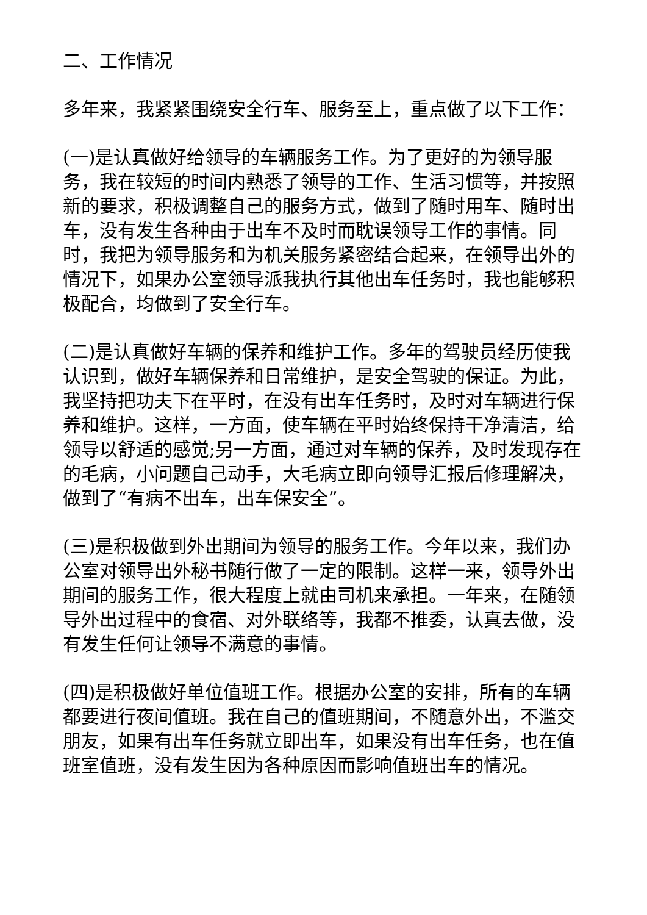二、工作情况
多年来，我紧紧围绕安全行车、服务至上，重点做了以下工作：
(一)是认真做好给领导的车辆服务工作。为了更好的为领导服务，我在较短的时间内熟悉了领导的工作、生活习惯等，并按照新的要求，积极调整自己的服务方式，做到了随时用车、随时出车，没有发生各种由于出车不及时而耽误领导工作的事情。同时，我把为领导服务和为机关服务紧密结合起来，在领导出外的情况下，如果办公室领导派我执行其他出车任务时，我也能够积极配合，均做到了安全行车。
(二)是认真做好车辆的保养和维护工作。多年的驾驶员经历使我认识到，做好车辆保养和日常维护，是安全驾驶的保证。为此，我坚持把功夫下在平时，在没有出车任务时，及时对车辆进行保养和维护。这样，一方面，使车辆在平时始终保持干净清洁，给领导以舒适的感觉;另一方面，通过对车辆的保养，及时发现存在的毛病，小问题自己动手，大毛病立即向领导汇报后修理解决，做到了“有病不出车，出车保安全”。
(三)是积极做到外出期间为领导的服务工作。今年以来，我们办公室对领导出外秘书随行做了一定的限制。这样一来，领导外出期间的服务工作，很大程度上就由司机来承担。一年来，在随领导外出过程中的食宿、对外联络等，我都不推委，认真去做，没有发生任何让领导不满意的事情。
(四)是积极做好单位值班工作。根据办公室的安排，所有的车辆都要进行夜间值班。我在自己的值班期间，不随意外出，不滥交朋友，如果有出车任务就立即出车，如果没有出车任务，也在值班室值班，没有发生因为各种原因而影响值班出车的情况。